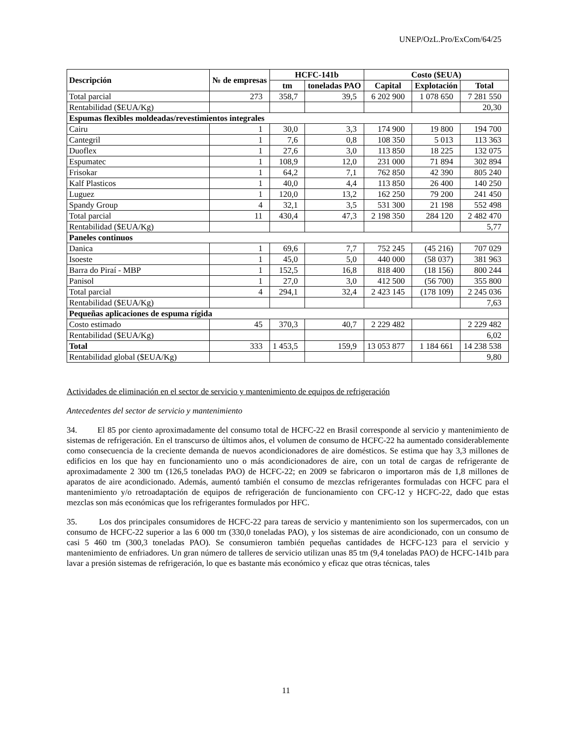UNEP/OzL.Pro/ExCom/64/25
| Descripción | № de empresas | HCFC-141b | | Costo ($EUA) | | |
| --- | --- | --- | --- | --- | --- | --- |
| | | tm | toneladas PAO | Capital | Explotación | Total |
| Total parcial | 273 | 358,7 | 39,5 | 6 202 900 | 1 078 650 | 7 281 550 |
| Rentabilidad ($EUA/Kg) | | | | | | 20,30 |
| Espumas flexibles moldeadas/revestimientos integrales | | | | | | |
| Cairu | 1 | 30,0 | 3,3 | 174 900 | 19 800 | 194 700 |
| Cantegril | 1 | 7,6 | 0,8 | 108 350 | 5 013 | 113 363 |
| Duoflex | 1 | 27,6 | 3,0 | 113 850 | 18 225 | 132 075 |
| Espumatec | 1 | 108,9 | 12,0 | 231 000 | 71 894 | 302 894 |
| Frisokar | 1 | 64,2 | 7,1 | 762 850 | 42 390 | 805 240 |
| Kalf Plasticos | 1 | 40,0 | 4,4 | 113 850 | 26 400 | 140 250 |
| Luguez | 1 | 120,0 | 13,2 | 162 250 | 79 200 | 241 450 |
| Spandy Group | 4 | 32,1 | 3,5 | 531 300 | 21 198 | 552 498 |
| Total parcial | 11 | 430,4 | 47,3 | 2 198 350 | 284 120 | 2 482 470 |
| Rentabilidad ($EUA/Kg) | | | | | | 5,77 |
| Paneles continuos | | | | | | |
| Danica | 1 | 69,6 | 7,7 | 752 245 | (45 216) | 707 029 |
| Isoeste | 1 | 45,0 | 5,0 | 440 000 | (58 037) | 381 963 |
| Barra do Piraí - MBP | 1 | 152,5 | 16,8 | 818 400 | (18 156) | 800 244 |
| Panisol | 1 | 27,0 | 3,0 | 412 500 | (56 700) | 355 800 |
| Total parcial | 4 | 294,1 | 32,4 | 2 423 145 | (178 109) | 2 245 036 |
| Rentabilidad ($EUA/Kg) | | | | | | 7,63 |
| Pequeñas aplicaciones de espuma rígida | | | | | | |
| Costo estimado | 45 | 370,3 | 40,7 | 2 229 482 | | 2 229 482 |
| Rentabilidad ($EUA/Kg) | | | | | | 6,02 |
| Total | 333 | 1 453,5 | 159,9 | 13 053 877 | 1 184 661 | 14 238 538 |
| Rentabilidad global ($EUA/Kg) | | | | | | 9,80 |
Actividades de eliminación en el sector de servicio y mantenimiento de equipos de refrigeración
Antecedentes del sector de servicio y mantenimiento
34. El 85 por ciento aproximadamente del consumo total de HCFC-22 en Brasil corresponde al servicio y mantenimiento de sistemas de refrigeración. En el transcurso de últimos años, el volumen de consumo de HCFC-22 ha aumentado considerablemente como consecuencia de la creciente demanda de nuevos acondicionadores de aire domésticos. Se estima que hay 3,3 millones de edificios en los que hay en funcionamiento uno o más acondicionadores de aire, con un total de cargas de refrigerante de aproximadamente 2 300 tm (126,5 toneladas PAO) de HCFC-22; en 2009 se fabricaron o importaron más de 1,8 millones de aparatos de aire acondicionado. Además, aumentó también el consumo de mezclas refrigerantes formuladas con HCFC para el mantenimiento y/o retroadaptación de equipos de refrigeración de funcionamiento con CFC-12 y HCFC-22, dado que estas mezclas son más económicas que los refrigerantes formulados por HFC.
35. Los dos principales consumidores de HCFC-22 para tareas de servicio y mantenimiento son los supermercados, con un consumo de HCFC-22 superior a las 6 000 tm (330,0 toneladas PAO), y los sistemas de aire acondicionado, con un consumo de casi 5 460 tm (300,3 toneladas PAO). Se consumieron también pequeñas cantidades de HCFC-123 para el servicio y mantenimiento de enfriadores. Un gran número de talleres de servicio utilizan unas 85 tm (9,4 toneladas PAO) de HCFC-141b para lavar a presión sistemas de refrigeración, lo que es bastante más económico y eficaz que otras técnicas, tales
11